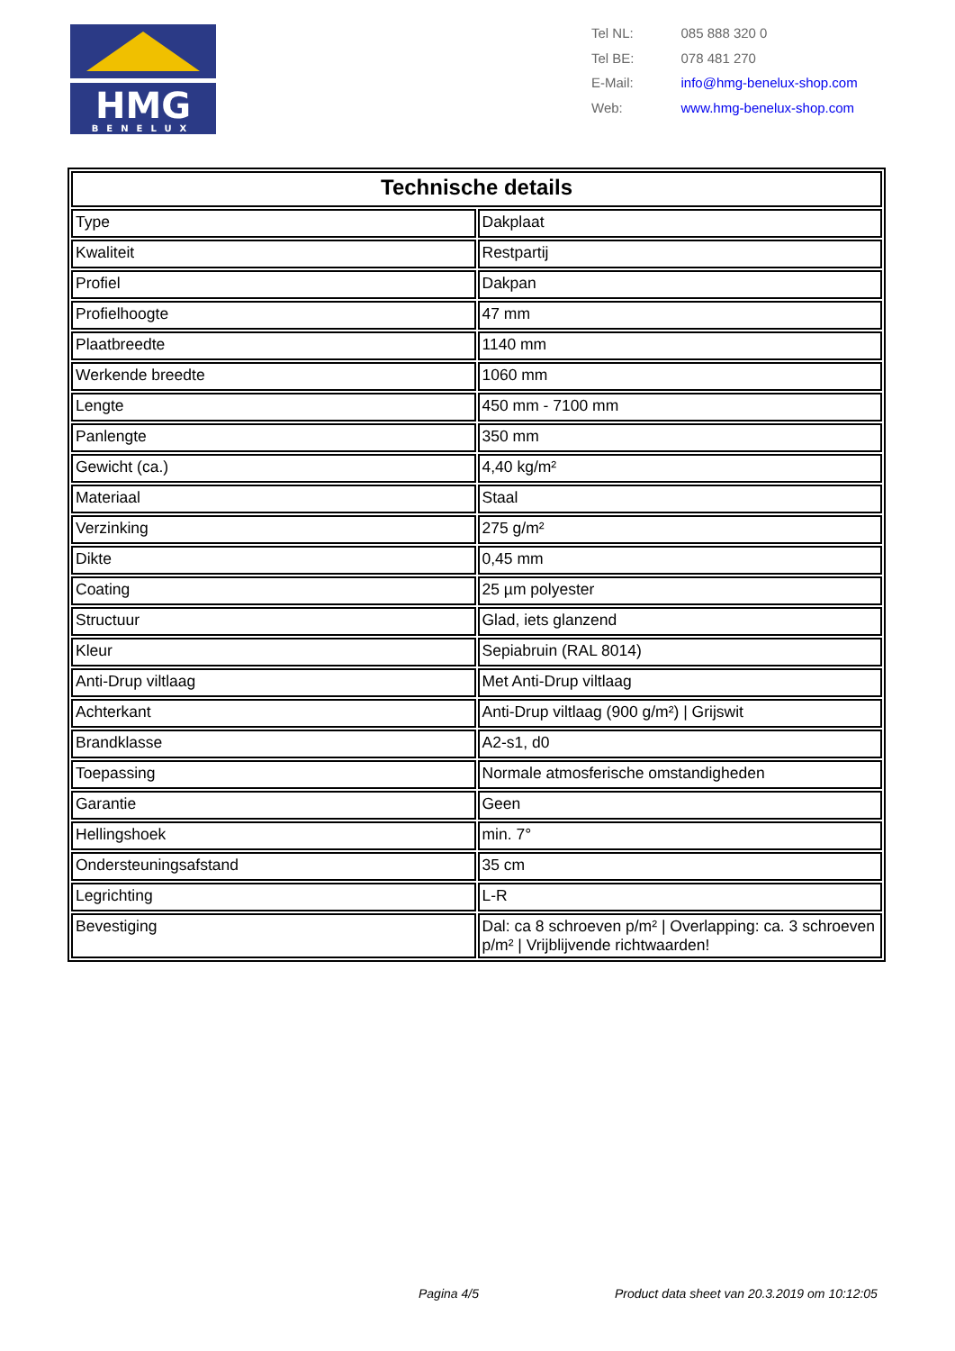HMG
BENELUX
| Tel NL: | 085 888 320 0 |
| Tel BE: | 078 481 270 |
| E-Mail: | info@hmg-benelux-shop.com |
| Web: | www.hmg-benelux-shop.com |
| Technische details | |
| --- | --- |
| Type | Dakplaat |
| Kwaliteit | Restpartij |
| Profiel | Dakpan |
| Profielhoogte | 47 mm |
| Plaatbreedte | 1140 mm |
| Werkende breedte | 1060 mm |
| Lengte | 450 mm - 7100 mm |
| Panlengte | 350 mm |
| Gewicht (ca.) | 4,40 kg/m² |
| Materiaal | Staal |
| Verzinking | 275 g/m² |
| Dikte | 0,45 mm |
| Coating | 25 µm polyester |
| Structuur | Glad, iets glanzend |
| Kleur | Sepiabruin (RAL 8014) |
| Anti-Drup viltlaag | Met Anti-Drup viltlaag |
| Achterkant | Anti-Drup viltlaag (900 g/m²) / Grijswit |
| Brandklasse | A2-s1, d0 |
| Toepassing | Normale atmosferische omstandigheden |
| Garantie | Geen |
| Hellingshoek | min. 7° |
| Ondersteuningsafstand | 35 cm |
| Legrichting | L-R |
| Bevestiging | Dal: ca 8 schroeven p/m² / Overlapping: ca. 3 schroeven p/m² / Vrijblijvende richtwaarden! |
Pagina 4/5
Product data sheet van 20.3.2019 om 10:12:05